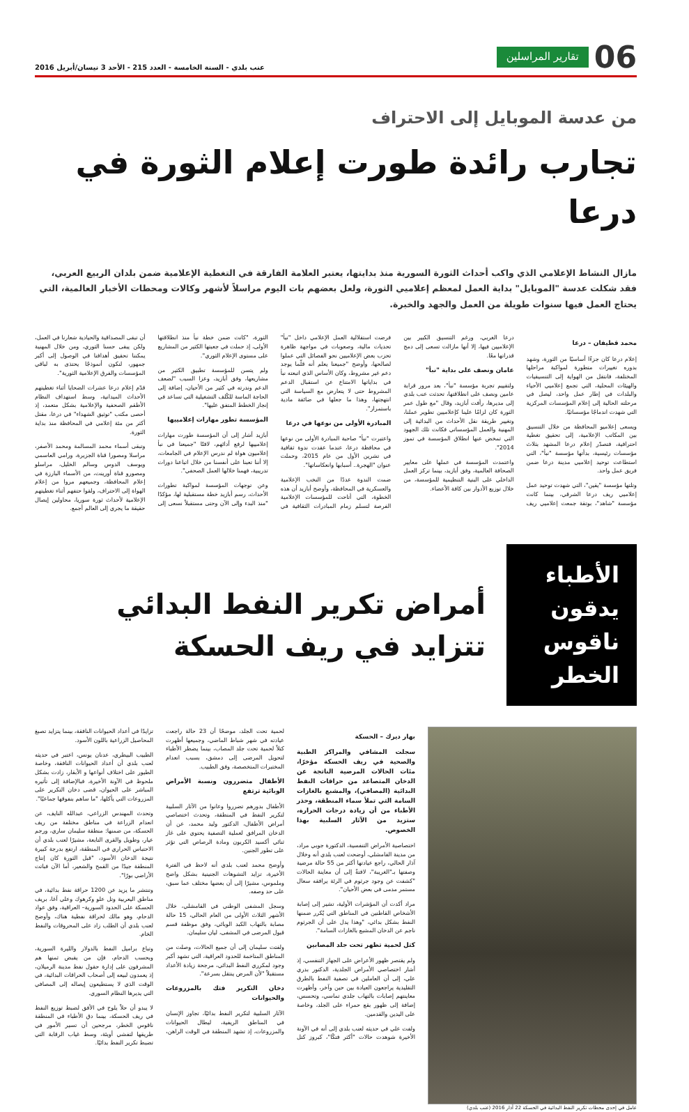06 تقارير المراسلين
عنب بلدي - السنة الخامسة - العدد 215 - الأحد 3 نيسان/أبريل 2016
من عدسة الموبايل إلى الاحتراف
تجارب رائدة طورت إعلام الثورة في درعا
مازال النشاط الإعلامي الذي واكب أحداث الثورة السورية منذ بدايتها، يعتبر العلامة الفارقة في التغطية الإعلامية ضمن بلدان الربيع العربي، فقد شكلت عدسة "الموبايل" بداية العمل لمعظم إعلاميي الثورة، ولعل بعضهم بات اليوم مراسلاً لأشهر وكالات ومحطات الأخبار العالمية، التي يحتاج العمل فيها سنوات طويلة من العمل والجهد والخبرة.
محمد قطيفان – درعا
إعلام درعا كان جزءًا أساسيًا من الثورة، وشهد بدوره تغييرات متطورة لمواكبة مراحلها المختلفة، فانتقل من الهواية إلى التنسيقيات والهيئات المحلية، التي تجمع إعلاميي الأحياء والبلدات في إطار عمل واحد، ليصل في مرحلته الحالية إلى إعلام المؤسسات المركزية التي شهدت اندماجًا مؤسساتيًا.
ويسعى إعلاميو المحافظة من خلال التنسيق بين المكاتب الإعلامية، إلى تحقيق تغطية احترافية، فتصدّر إعلام درعا المشهد بثلاث مؤسسات رئيسية، بدأتها مؤسسة "نبأ"، التي استطاعت توحيد إعلاميي مدينة درعا ضمن فريق عمل واحد.
وتلتها مؤسسة "يقين"، التي شهدت توحيد عمل إعلاميي ريف درعا الشرقي، بينما كانت مؤسسة "شاهد"، بوتقة جمعت إعلاميي ريف درعا الغربي، ورغم التنسيق الكبير بين الإعلاميين فيها، إلا أنها مازالت تسعى إلى دمج قدراتها معًا.
عامان ونصف على بداية "نبأ"
ولتقييم تجربة مؤسسة "نبأ"، بعد مرور قرابة عامين ونصف على انطلاقتها، تحدثت عنب بلدي إلى مديرها، رأفت أبازيد، وقال "مع طول عمر الثورة كان لزامًا علينا كإعلاميين تطوير عملنا، وتغيير طريقة نقل الأحداث من البدائية إلى المهنية والعمل المؤسساتي فكانت تلك الجهود التي تمخض عنها انطلاق المؤسسة في تموز 2014".
واعتمدت المؤسسة في عملها على معايير الصحافة العالمية، وفق أبازيد، بينما تركز العمل الداخلي على البنية التنظيمية للمؤسسة، من خلال توزيع الأدوار بين كافة الأعضاء.
فرضت استقلالية العمل الإعلامي داخل "نبأ" تحديات مالية، وصعوبات في مواجهة ظاهرة تحزب بعض الإعلاميين نحو الفصائل التي عملوا لصالحها، وأوضح "جميعنا يعلم أنه قلّما يوجد دعم غير مشروط، وكان الأساس الذي اتبعته نبأ في بداياتها الامتناع عن استقبال الدعم المشروط حتى لا يتعارض مع السياسة التي انتهجتها، وهذا ما جعلها في ضائقة مادية باستمرار".
المبادرة الأولى من نوعها في درعا
واعتبرت "نبأ" صاحبة المبادرة الأولى من نوعها في محافظة درعا، عندما عقدت ندوة ثقافية في تشرين الأول من عام 2015، وحملت عنوان "الهجرة.. أسبابها وانعكاساتها".
ضمت الندوة عددًا من النخب الإعلامية والعسكرية في المحافظة، وأوضح أبازيد أن هذه الخطوة، التي أتاحت للمؤسسات الإعلامية الفرصة لتسلم زمام المبادرات الثقافية في الثورة، "كانت ضمن خطة نبأ منذ انطلاقتها الأولى، إذ حملت في جعبتها الكثير من المشاريع على مستوى الإعلام الثوري".
ولم يتسن للمؤسسة تطبيق الكثير من مشاريعها، وفق أبازيد، وعزا السبب "لضعف الدعم وندرته في كثير من الأحيان، إضافة إلى الحاجة الماسة للكُلف التشغيلية التي تساعد في إنجاز الخطط المتفق عليها".
المؤسسة تطور مهارات إعلامييها
أبازيد أشار إلى أن المؤسسة طورت مهارات إعلامييها لرفع أدائهم، لافتًا "جميعنا في نبأ إعلاميون هواة لم ندرس الإعلام في الجامعات، إلا أننا تعبنا على أنفسنا من خلال اتباعنا دورات تدريبية، فهمنا خلالها العمل الصحفي".
وعن توجهات المؤسسة لمواكبة تطورات الأحداث، رسم أبازيد خطة مستقبلية لها، مؤكدًا "منذ البدء وإلى الآن وحتى مستقبلاً نسعى إلى أن تبقى المصداقية والحيادية شعارنا في العمل، ولكن يبقى حسنا الثوري، ومن خلال المهنية يمكننا تحقيق أهدافنا في الوصول إلى أكبر جمهور، لنكون أنموذجًا يحتذى به لباقي المؤسسات والفرق الإعلامية الثورية".
قدّم إعلام درعا عشرات الضحايا أثناء تغطيتهم الأحداث الميدانية، وسط استهداف النظام الأطقم الصحفية والإعلامية بشكل متعمد، إذ أحصى مكتب "توثيق الشهداء" في درعا، مقتل أكثر من مئة إعلامي في المحافظة منذ بداية الثورة.
وتبقى أسماء محمد المسالمة ومحمد الأصفر، مراسلا ومصورا قناة الجزيرة، ورامي العاسمي ويوسف الدوس وسالم الخليل، مراسلو ومصورو قناة أورينت، من الأسماء البارزة في إعلام المحافظة، وجميعهم مروا من إعلام الهواة إلى الاحتراف، ولقوا حتفهم أثناء تغطيتهم الإعلامية لأحداث ثورة سوريا، محاولين إيصال حقيقة ما يجري إلى العالم أجمع.
الأطباء يدقون ناقوس الخطر
أمراض تكرير النفط البدائي تتزايد في ريف الحسكة
عامل في إحدى محطات تكرير النفط البدائية في الحسكة 22 آذار 2016 (عنب بلدي)
بهار ديرك – الحسكة
سجلت المشافي والمراكز الطبية والصحية في ريف الحسكة مؤخرًا، مئات الحالات المرضية الناتجة عن الدخان المتصاعد من حراقات النفط البدائية (المصافي)، والمشبع بالغازات السامة التي تملأ سماء المنطقة، وحذر الأطباء من أن زيادة درجات الحرارة، ستزيد من الآثار السلبية بهذا الخصوص.
اختصاصية الأمراض التنفسية، الدكتورة جوبي مراد، من مدينة القامشلي، أوضحت لعنب بلدي أنه وخلال آذار الحالي، راجع عيادتها أكثر من 55 حالة مرضية وصفتها بـ"الغريبة"، لافتةً إلى أن معاينة الحالات "كشفت عن وجود جرثوم في الرئة يرافقه سعال مستمر مدمى في بعض الأحيان".
مراد أكدت أن المؤشرات الأولية، تشير إلى إصابة الأشخاص القاطنين في المناطق التي يُكرر ضمنها النفط بشكل بدائي، "وهذا يدل على أن الجرثوم ناجم عن الدخان المشبع بالغازات السامة".
كتل لحمية تظهر تحت جلد المصابين
ولم يقتصر ظهور الأعراض على الجهاز التنفسي، إذ أشار اختصاصي الأمراض الجلدية، الدكتور بدري علي، إلى أن العاملين في تصفية النفط بالطرق التقليدية يراجعون العيادة بين حين وآخر، وأظهرت معاينتهم إصابات بالتهاب جلدي تماسي، وتحسس، إضافة إلى ظهور بقع حمراء على الجلد، وخاصة على اليدين والقدمين.
ولفت علي في حديثه لعنب بلدي إلى أنه في الآونة الأخيرة شوهدت حالات "أكثر فتكًا"، كبروز كتل لحمية تحت الجلد، موضحًا أن 23 حالة راجعت عيادته في شهر شباط الماضي، وجميعها أظهرت كتلاً لحمية تحت جلد المصاب، بينما يضطر الأطباء لتحويل المرضى إلى دمشق، بسبب انعدام المختبرات المتخصصة، وفق الطبيب.
الأطفال متضررون ونسبة الأمراض الوبائية ترتفع
الأطفال بدورهم تضرروا وعانوا من الآثار السلبية لتكرير النفط في المنطقة، وتحدث اختصاصي أمراض الأطفال، الدكتور وليد محمد، عن أن الدخان المرافق لعملية التصفية يحتوي على غاز ثنائي أكسيد الكربون ومادة الرصاص التي تؤثر على تطور الجنين.
وأوضح محمد لعنب بلدي أنه لاحظ في الفترة الأخيرة، تزايد التشوهات الجنينية بشكل واضح وملموس، مشيرًا إلى أن بعضها مختلف عما سبق، على حد وصفه.
وسجل المشفى الوطني في القامشلي، خلال الأشهر الثلاث الأولى من العام الحالي، 15 حالة مصابة بالتهاب الكبد الوبائي، وفق موظفة قسم قبول المرضى في المشفى، ليان سليمان.
ولفتت سليمان إلى أن جميع الحالات، وصلت من المناطق المتاخمة للحدود العراقية، التي تشهد أكبر وجود لمكرري النفط البدائي، مرجحة زيادة الأعداد مستقبلاً "لأن المرض ينتقل بسرعة".
دخان التكرير فتك بالمزروعات والحيوانات
الآثار السلبية لتكرير النفط بدائيًا، تجاوز الإنسان في المناطق الريفية، ليطال الحيوانات والمزروعات، إذ تشهد المنطقة في الوقت الراهن، تزايدًا في أعداد الحيوانات النافقة، بينما يتزايد تصبغ المحاصيل الزراعية باللون الأسود.
الطبيب البيطري، عدنان يونس، اعتبر في حديثه لعنب بلدي أن أعداد الحيوانات النافقة، وخاصة الطيور على اختلاف أنواعها و الأبقار، زادت بشكل ملحوظ في الآونة الأخيرة، فبالإضافة إلى تأثيره المباشر على الحيوان، قضى دخان التكرير على المزروعات التي يأكلها، "ما ساهم بنفوقها جماعيًا".
وتحدث المهندس الزراعي، عبدالله النايف، عن انعدام الزراعة في مناطق مختلفة من ريف الحسكة، من ضمنها: منطقة سليمان ساري، ورجم عيار، وطويل والقرى التابعة، مشيرًا لعنب بلدي أن الاحتباس الحراري في المنطقة، ارتفع بدرجة كبيرة نتيجة الدخان الأسود، "قبل الثورة كان إنتاج المنطقة جيدًا من القمح والشعير، أما الآن فباتت الأراضي بورًا".
وتنتشر ما يزيد عن 1200 حراقة نفط بدائية، في مناطق اليعربية وتل علو وكرهوك وعلي آغا، بريف الحسكة على الحدود السورية– العراقية، وفق عواد الدحام، وهو مالك لحراقة نفطية هناك، وأوضح لعنب بلدي أن الطلب زاد على المحروقات والنفط الخام.
وتباع براميل النفط بالدولار والليرة السورية، وبحسب الدحام، فإن من يقبض ثمنها هم المشرفون على إدارة حقول نفط مدينة الرميلان، إذ يعمدون لبيعه إلى أصحاب الحراقات البدائية، في الوقت الذي لا يستطيعون إيصاله إلى المصافي التي يديرها النظام السوري.
لا يبدو أن حلاً يلوح في الأفق لضبط توزيع النفط في ريف الحسكة، بينما دق الأطباء في المنطقة ناقوس الخطر، مرجحين أن تسير الأمور في طريقها لتفشي أوبئة، وسط غياب الرقابة التي تضبط تكرير النفط بدائيًا.